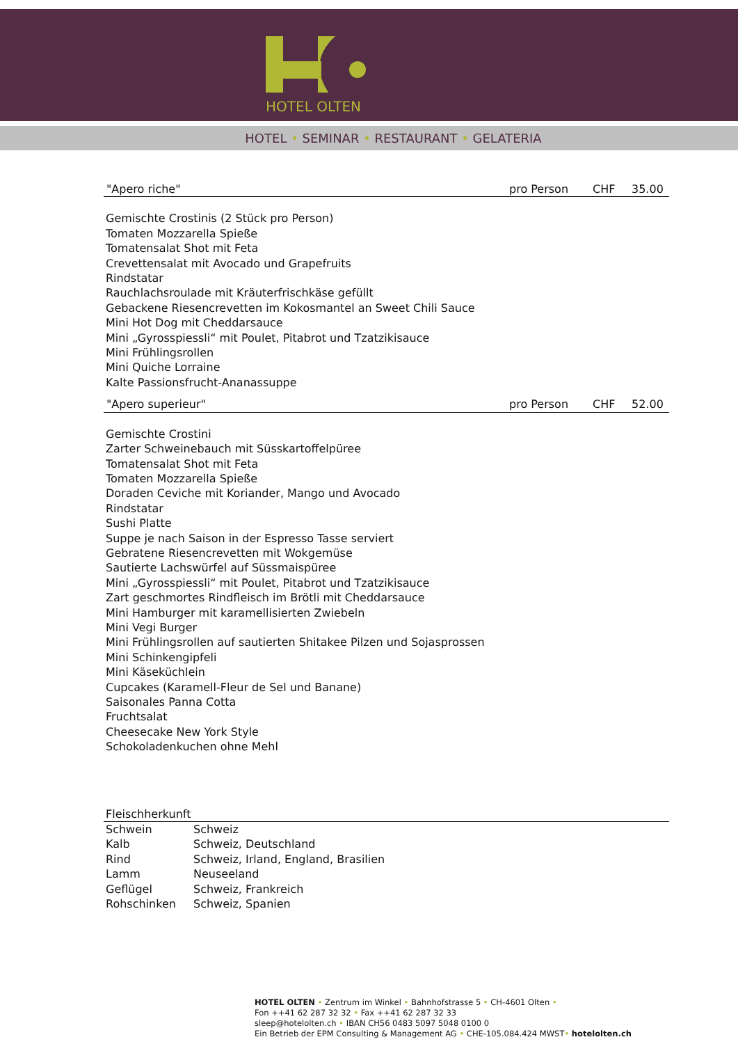HOTEL OLTEN
HOTEL • SEMINAR • RESTAURANT • GELATERIA
"Apero riche" pro Person CHF 35.00
Gemischte Crostinis (2 Stück pro Person)
Tomaten Mozzarella Spieße
Tomatensalat Shot mit Feta
Crevettensalat mit Avocado und Grapefruits
Rindstatar
Rauchlachsroulade mit Kräuterfrischkäse gefüllt
Gebackene Riesencrevetten im Kokosmantel an Sweet Chili Sauce
Mini Hot Dog mit Cheddarsauce
Mini „Gyrosspiessli“ mit Poulet, Pitabrot und Tzatzikisauce
Mini Frühlingsrollen
Mini Quiche Lorraine
Kalte Passionsfrucht-Ananassuppe
"Apero superieur" pro Person CHF 52.00
Gemischte Crostini
Zarter Schweinebauch mit Süsskartoffelpüree
Tomatensalat Shot mit Feta
Tomaten Mozzarella Spieße
Doraden Ceviche mit Koriander, Mango und Avocado
Rindstatar
Sushi Platte
Suppe je nach Saison in der Espresso Tasse serviert
Gebratene Riesencrevetten mit Wokgemüse
Sautierte Lachswürfel auf Süssmaispüree
Mini „Gyrosspiessli“ mit Poulet, Pitabrot und Tzatzikisauce
Zart geschmortes Rindfleisch im Brötli mit Cheddarsauce
Mini Hamburger mit karamellisierten Zwiebeln
Mini Vegi Burger
Mini Frühlingsrollen auf sautierten Shitakee Pilzen und Sojasprossen
Mini Schinkengipfeli
Mini Käseküchlein
Cupcakes (Karamell-Fleur de Sel und Banane)
Saisonales Panna Cotta
Fruchtsalat
Cheesecake New York Style
Schokoladenkuchen ohne Mehl
Fleischherkunft
| Schwein | Schweiz |
| Kalb | Schweiz, Deutschland |
| Rind | Schweiz, Irland, England, Brasilien |
| Lamm | Neuseeland |
| Geflügel | Schweiz, Frankreich |
| Rohschinken | Schweiz, Spanien |
HOTEL OLTEN • Zentrum im Winkel • Bahnhofstrasse 5 • CH-4601 Olten •
Fon ++41 62 287 32 32 • Fax ++41 62 287 32 33
sleep@hotelolten.ch • IBAN CH56 0483 5097 5048 0100 0
Ein Betrieb der EPM Consulting & Management AG • CHE-105.084.424 MWST• hotelolten.ch